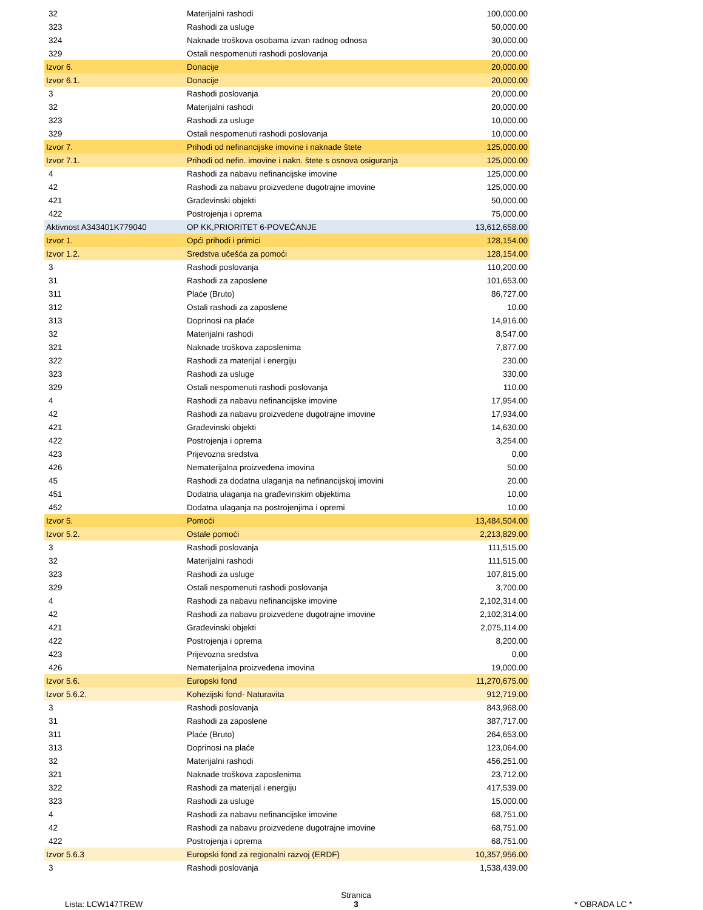| 32 | Materijalni rashodi | 100,000.00 |
| 323 | Rashodi za usluge | 50,000.00 |
| 324 | Naknade troškova osobama izvan radnog odnosa | 30,000.00 |
| 329 | Ostali nespomenuti rashodi poslovanja | 20,000.00 |
| Izvor 6. | Donacije | 20,000.00 |
| Izvor 6.1. | Donacije | 20,000.00 |
| 3 | Rashodi poslovanja | 20,000.00 |
| 32 | Materijalni rashodi | 20,000.00 |
| 323 | Rashodi za usluge | 10,000.00 |
| 329 | Ostali nespomenuti rashodi poslovanja | 10,000.00 |
| Izvor 7. | Prihodi od nefinancijske imovine i naknade štete | 125,000.00 |
| Izvor 7.1. | Prihodi od nefin. imovine i nakn. štete s osnova osiguranja | 125,000.00 |
| 4 | Rashodi za nabavu nefinancijske imovine | 125,000.00 |
| 42 | Rashodi za nabavu proizvedene dugotrajne imovine | 125,000.00 |
| 421 | Građevinski objekti | 50,000.00 |
| 422 | Postrojenja i oprema | 75,000.00 |
| Aktivnost A343401K779040 | OP KK,PRIORITET 6-POVEĆANJE | 13,612,658.00 |
| Izvor 1. | Opći prihodi i primici | 128,154.00 |
| Izvor 1.2. | Sredstva učešća za pomoći | 128,154.00 |
| 3 | Rashodi poslovanja | 110,200.00 |
| 31 | Rashodi za zaposlene | 101,653.00 |
| 311 | Plaće (Bruto) | 86,727.00 |
| 312 | Ostali rashodi za zaposlene | 10.00 |
| 313 | Doprinosi na plaće | 14,916.00 |
| 32 | Materijalni rashodi | 8,547.00 |
| 321 | Naknade troškova zaposlenima | 7,877.00 |
| 322 | Rashodi za materijal i energiju | 230.00 |
| 323 | Rashodi za usluge | 330.00 |
| 329 | Ostali nespomenuti rashodi poslovanja | 110.00 |
| 4 | Rashodi za nabavu nefinancijske imovine | 17,954.00 |
| 42 | Rashodi za nabavu proizvedene dugotrajne imovine | 17,934.00 |
| 421 | Građevinski objekti | 14,630.00 |
| 422 | Postrojenja i oprema | 3,254.00 |
| 423 | Prijevozna sredstva | 0.00 |
| 426 | Nematerijalna proizvedena imovina | 50.00 |
| 45 | Rashodi za dodatna ulaganja na nefinancijskoj imovini | 20.00 |
| 451 | Dodatna ulaganja na građevinskim objektima | 10.00 |
| 452 | Dodatna ulaganja na postrojenjima i opremi | 10.00 |
| Izvor 5. | Pomoći | 13,484,504.00 |
| Izvor 5.2. | Ostale pomoći | 2,213,829.00 |
| 3 | Rashodi poslovanja | 111,515.00 |
| 32 | Materijalni rashodi | 111,515.00 |
| 323 | Rashodi za usluge | 107,815.00 |
| 329 | Ostali nespomenuti rashodi poslovanja | 3,700.00 |
| 4 | Rashodi za nabavu nefinancijske imovine | 2,102,314.00 |
| 42 | Rashodi za nabavu proizvedene dugotrajne imovine | 2,102,314.00 |
| 421 | Građevinski objekti | 2,075,114.00 |
| 422 | Postrojenja i oprema | 8,200.00 |
| 423 | Prijevozna sredstva | 0.00 |
| 426 | Nematerijalna proizvedena imovina | 19,000.00 |
| Izvor 5.6. | Europski fond | 11,270,675.00 |
| Izvor 5.6.2. | Kohezijski fond- Naturavita | 912,719.00 |
| 3 | Rashodi poslovanja | 843,968.00 |
| 31 | Rashodi za zaposlene | 387,717.00 |
| 311 | Plaće (Bruto) | 264,653.00 |
| 313 | Doprinosi na plaće | 123,064.00 |
| 32 | Materijalni rashodi | 456,251.00 |
| 321 | Naknade troškova zaposlenima | 23,712.00 |
| 322 | Rashodi za materijal i energiju | 417,539.00 |
| 323 | Rashodi za usluge | 15,000.00 |
| 4 | Rashodi za nabavu nefinancijske imovine | 68,751.00 |
| 42 | Rashodi za nabavu proizvedene dugotrajne imovine | 68,751.00 |
| 422 | Postrojenja i oprema | 68,751.00 |
| Izvor 5.6.3 | Europski fond za regionalni razvoj (ERDF) | 10,357,956.00 |
| 3 | Rashodi poslovanja | 1,538,439.00 |
Lista: LCW147TREW
Stranica
3
* OBRADA LC *